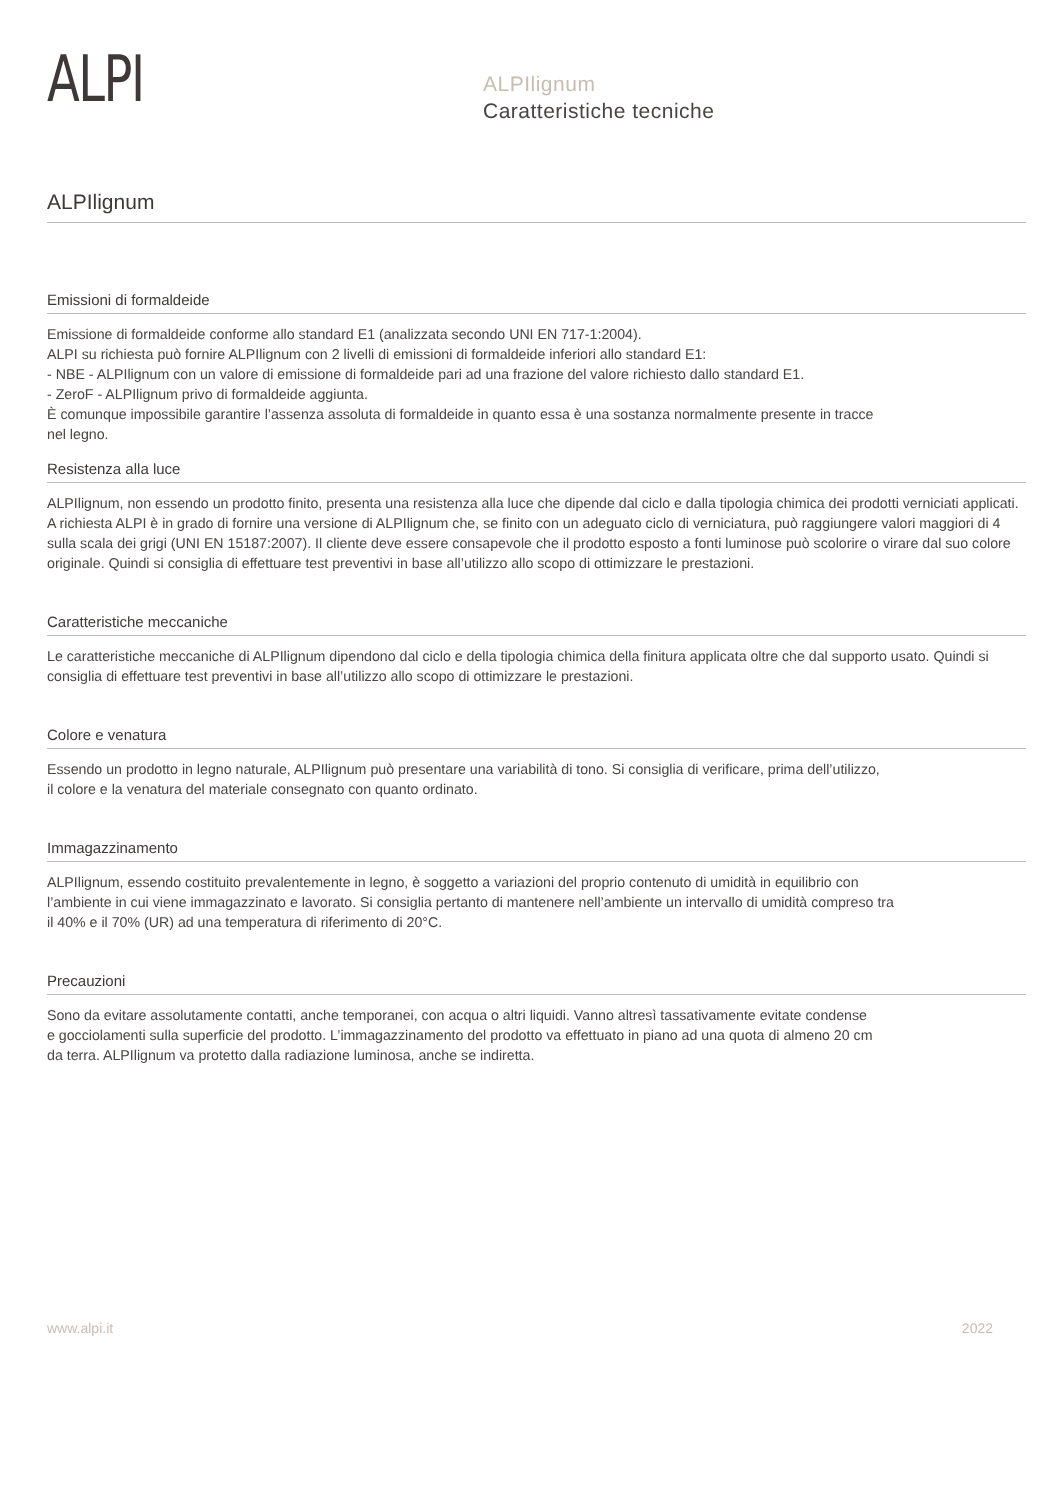ALPI
ALPIlignum
Caratteristiche tecniche
ALPIlignum
Emissioni di formaldeide
Emissione di formaldeide conforme allo standard E1 (analizzata secondo UNI EN 717-1:2004).
ALPI su richiesta può fornire ALPIlignum con 2 livelli di emissioni di formaldeide inferiori allo standard E1:
- NBE - ALPIlignum con un valore di emissione di formaldeide pari ad una frazione del valore richiesto dallo standard E1.
- ZeroF - ALPIlignum privo di formaldeide aggiunta.
È comunque impossibile garantire l’assenza assoluta di formaldeide in quanto essa è una sostanza normalmente presente in tracce
nel legno.
Resistenza alla luce
ALPIlignum, non essendo un prodotto finito, presenta una resistenza alla luce che dipende dal ciclo e dalla tipologia chimica dei prodotti verniciati applicati. A richiesta ALPI è in grado di fornire una versione di ALPIlignum che, se finito con un adeguato ciclo di verniciatura, può raggiungere valori maggiori di 4 sulla scala dei grigi (UNI EN 15187:2007). Il cliente deve essere consapevole che il prodotto esposto a fonti luminose può scolorire o virare dal suo colore originale. Quindi si consiglia di effettuare test preventivi in base all’utilizzo allo scopo di ottimizzare le prestazioni.
Caratteristiche meccaniche
Le caratteristiche meccaniche di ALPIlignum dipendono dal ciclo e della tipologia chimica della finitura applicata oltre che dal supporto usato. Quindi si consiglia di effettuare test preventivi in base all’utilizzo allo scopo di ottimizzare le prestazioni.
Colore e venatura
Essendo un prodotto in legno naturale, ALPIlignum può presentare una variabilità di tono. Si consiglia di verificare, prima dell’utilizzo,
il colore e la venatura del materiale consegnato con quanto ordinato.
Immagazzinamento
ALPIlignum, essendo costituito prevalentemente in legno, è soggetto a variazioni del proprio contenuto di umidità in equilibrio con
l’ambiente in cui viene immagazzinato e lavorato. Si consiglia pertanto di mantenere nell’ambiente un intervallo di umidità compreso tra
il 40% e il 70% (UR) ad una temperatura di riferimento di 20°C.
Precauzioni
Sono da evitare assolutamente contatti, anche temporanei, con acqua o altri liquidi. Vanno altresì tassativamente evitate condense
e gocciolamenti sulla superficie del prodotto. L’immagazzinamento del prodotto va effettuato in piano ad una quota di almeno 20 cm
da terra. ALPIlignum va protetto dalla radiazione luminosa, anche se indiretta.
www.alpi.it 2022